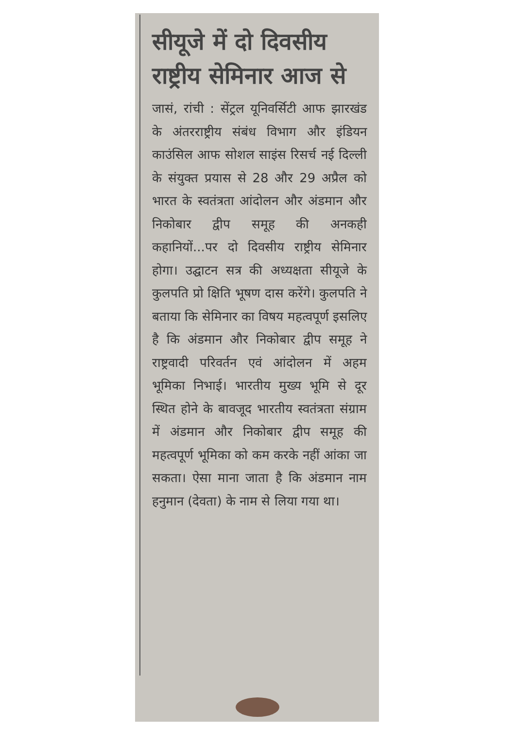सीयूजे में दो दिवसीय राष्ट्रीय सेमिनार आज से
जासं, रांची : सेंट्रल यूनिवर्सिटी आफ झारखंड के अंतरराष्ट्रीय संबंध विभाग और इंडियन काउंसिल आफ सोशल साइंस रिसर्च नई दिल्ली के संयुक्त प्रयास से 28 और 29 अप्रैल को भारत के स्वतंत्रता आंदोलन और अंडमान और निकोबार द्वीप समूह की अनकही कहानियों...पर दो दिवसीय राष्ट्रीय सेमिनार होगा। उद्घाटन सत्र की अध्यक्षता सीयूजे के कुलपति प्रो क्षिति भूषण दास करेंगे। कुलपति ने बताया कि सेमिनार का विषय महत्वपूर्ण इसलिए है कि अंडमान और निकोबार द्वीप समूह ने राष्ट्रवादी परिवर्तन एवं आंदोलन में अहम भूमिका निभाई। भारतीय मुख्य भूमि से दूर स्थित होने के बावजूद भारतीय स्वतंत्रता संग्राम में अंडमान और निकोबार द्वीप समूह की महत्वपूर्ण भूमिका को कम करके नहीं आंका जा सकता। ऐसा माना जाता है कि अंडमान नाम हनुमान (देवता) के नाम से लिया गया था।